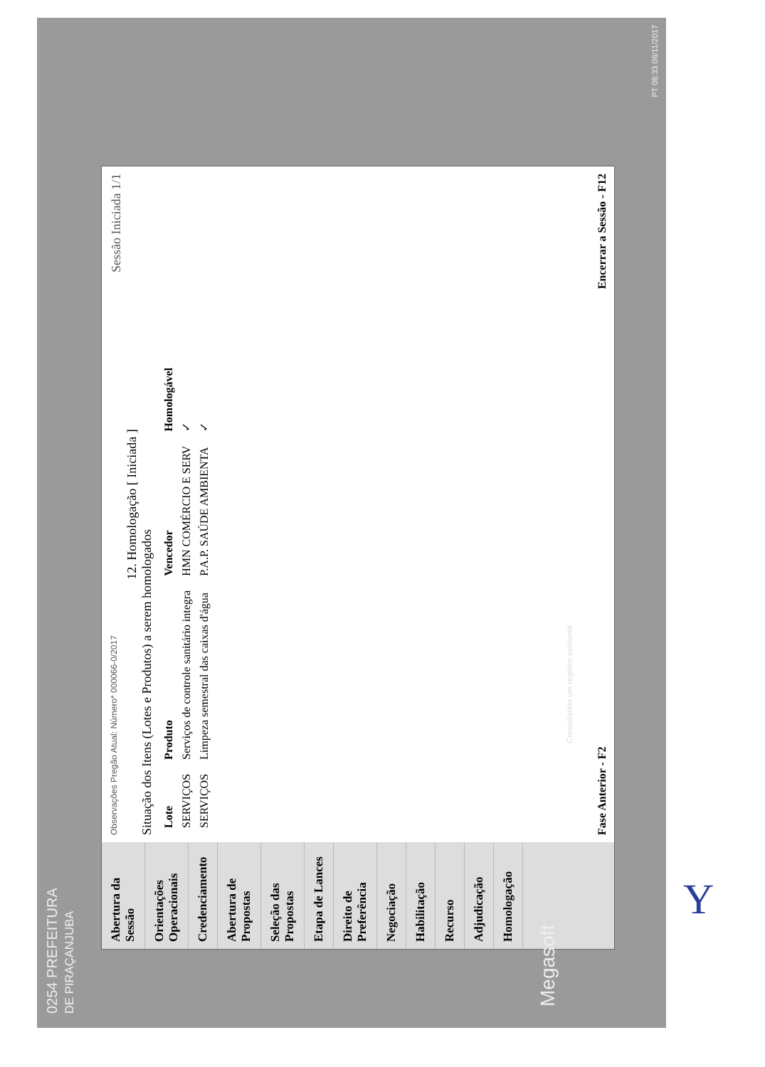0254 PREFEITURA
DE PIRAÇANJUBA
Abertura da Sessão
Orientações Operacionais
Credenciamento
Abertura de Propostas
Seleção das Propostas
Etapa de Lances
Direito de Preferência
Negociação
Habilitação
Recurso
Adjudicação
Homologação
Observações Pregão Atual: Número* 000066-0/2017 Sessão Iniciada 1/1
12. Homologação [ Iniciada ]
Situação dos Itens (Lotes e Produtos) a serem homologados
| Lote | Produto | Vencedor | Homologável |
| --- | --- | --- | --- |
| SERVIÇOS | Serviços de controle sanitário integra | HMN COMÉRCIO E SERV | ✓ |
| SERVIÇOS | Limpeza semestral das caixas d'água | P.A.P. SAÚDE AMBIENTA | ✓ |
Fase Anterior - F2 Encerrar a Sessão - F12
Megasoft
Consultando um registro existente
PT 08:33 08/11/2017
Y